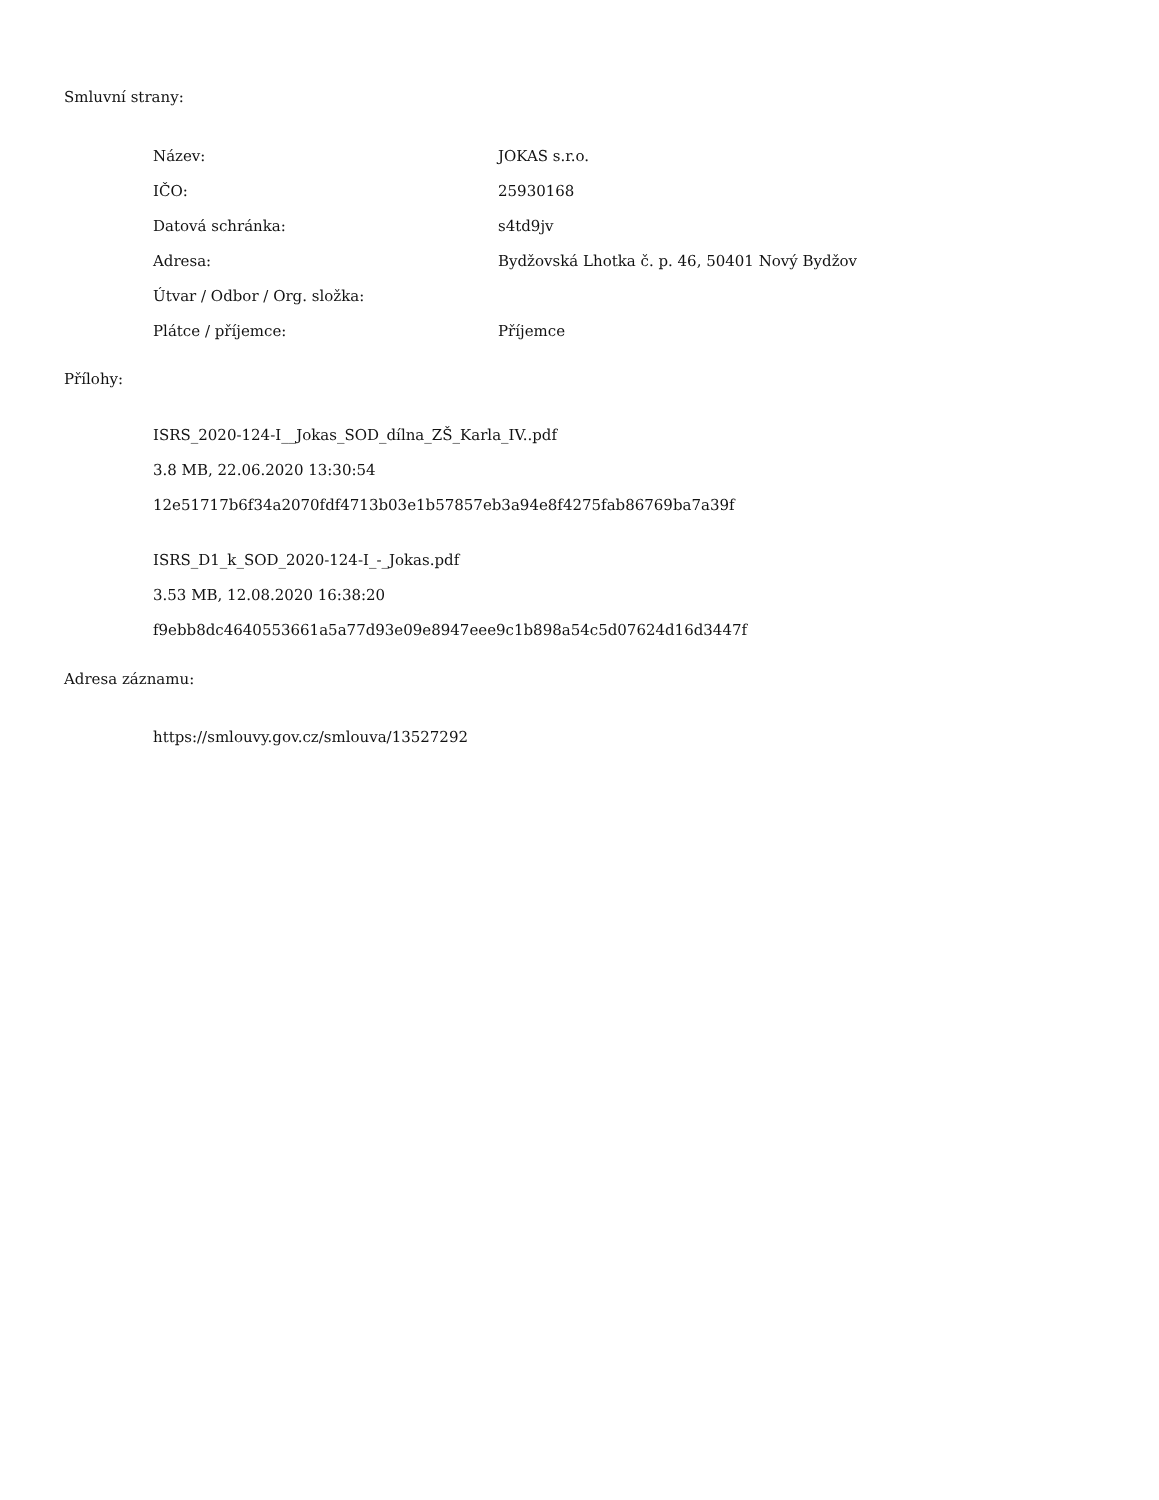Smluvní strany:
Název: JOKAS s.r.o.
IČO: 25930168
Datová schránka: s4td9jv
Adresa: Bydžovská Lhotka č. p. 46, 50401 Nový Bydžov
Útvar / Odbor / Org. složka:
Plátce / příjemce: Příjemce
Přílohy:
ISRS_2020-124-I__Jokas_SOD_dílna_ZŠ_Karla_IV..pdf
3.8 MB, 22.06.2020 13:30:54
12e51717b6f34a2070fdf4713b03e1b57857eb3a94e8f4275fab86769ba7a39f
ISRS_D1_k_SOD_2020-124-I_-_Jokas.pdf
3.53 MB, 12.08.2020 16:38:20
f9ebb8dc4640553661a5a77d93e09e8947eee9c1b898a54c5d07624d16d3447f
Adresa záznamu:
https://smlouvy.gov.cz/smlouva/13527292